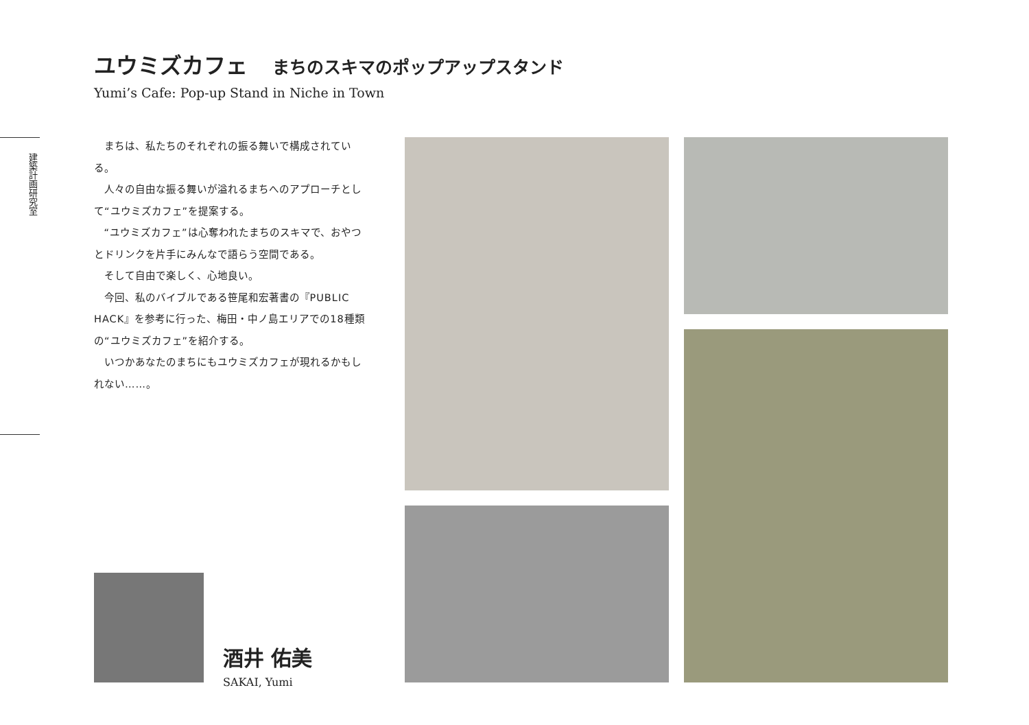ユウミズカフェ まちのスキマのポップアップスタンド
Yumi’s Cafe: Pop-up Stand in Niche in Town
建築計画研究室
まちは、私たちのそれぞれの振る舞いで構成されている。
人々の自由な振る舞いが溢れるまちへのアプローチとして“ユウミズカフェ”を提案する。
“ユウミズカフェ”は心奪われたまちのスキマで、おやつとドリンクを片手にみんなで語らう空間である。
そして自由で楽しく、心地良い。
今回、私のバイブルである笹尾和宏著書の『PUBLIC HACK』を参考に行った、梅田・中ノ島エリアでの18種類の“ユウミズカフェ”を紹介する。
いつかあなたのまちにもユウミズカフェが現れるかもしれない……。
酒井 佑美
SAKAI, Yumi